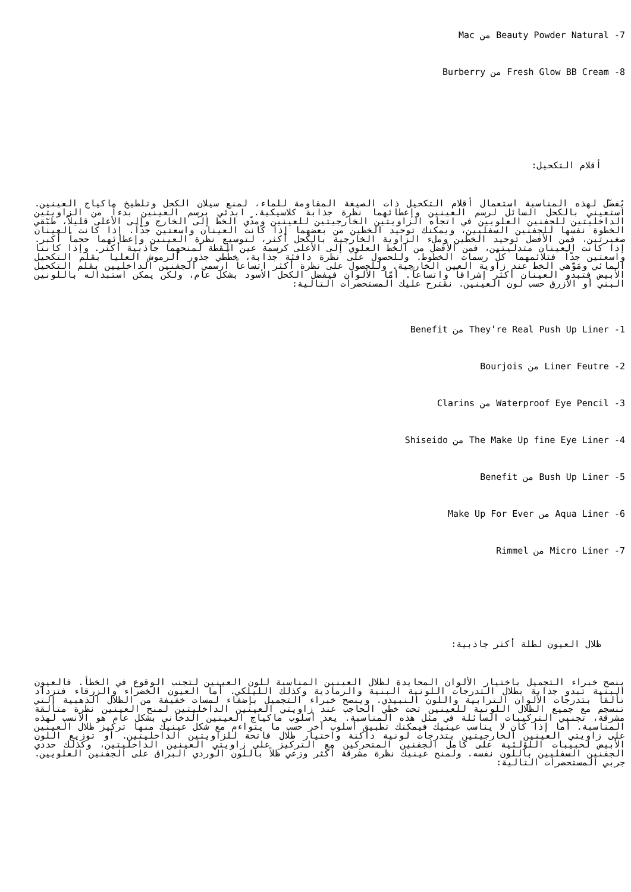7- Beauty Powder Natural من Mac
8- Fresh Glow BB Cream من Burberry
أقلام التكحيل:
يُفضّل لهذه المناسبة استعمال أقلام التكحيل ذات الصيغة المقاومة للماء، لمنع سيلان الكحل وتلطيخ ماكياج العينين. استعيني بالكحل السائل لرسم العينين وإعطائهما نظرة جذابة كلاسيكية. ابدئي برسم العينين بدءاً من الزاويتين الداخليتين للجفنين العلويين في اتجاه الزاويتين الخارجيتين للعينين ومدّي الخط إلى الخارج وإلى الأعلى قليلاً، طبّقي الخطوة نفسها للجفنين السفليين، ويمكنك توحيد الخطين من بعضهما إذا كانت العينان واسعتين جدّاً. إذا كانت العينان صغيرتين، فمن الأفضل توحيد الخطين وملء الزاوية الخارجية بالكحل أكثر، لتوسيع نظرة العينين وإعطائهما حجماً أكبر. إذا كانت العينان متدليتين، فمن الأفضل من الخط العلوي إلى الأعلى كرسمة عين القطة لمنحهما جاذبية أكثر. وإذا كانتا واسعتين جدّاً فتلائمهما كلّ رسمات الخطوط. وللحصول على نظرة دافئة جذابة، خطّطي جذور الرموش العليا بقلم التكحيل المائي ومَوّهي الخط عند زاوية العين الخارجية. وللحصول على نظرة أكثر اتساعاً ارسمي الجفنين الداخليين بقلم التكحيل الأبيض فتبدو العينان أكثر إشراقاً واتساعاً. أمّا الألوان فيفضل الكحل الأسود بشكل عام، ولكن يمكن استبداله باللونين البني أو الأزرق حسب لون العينين. نقترح عليك المستحضرات التالية:
1- They’re Real Push Up Liner من Benefit
2- Liner Feutre من Bourjois
3- Waterproof Eye Pencil من Clarins
4- The Make Up fine Eye Liner من Shiseido
5- Bush Up Liner من Benefit
6- Aqua Liner من Make Up For Ever
7- Micro Liner من Rimmel
ظلال العيون لطلة أكثر جاذبية:
ينصح خبراء التجميل باختيار الألوان المحايدة لظلال العينين المناسبة للون العينين لتجنب الوقوع في الخطأ. فالعيون البنية تبدو جذابة بظلال التدرجات اللونية البنية والرمادية وكذلك الليلكي. أما العيون الخضراء والزرقاء فتزداد تألقاً بتدرجات الألوان الترابية واللون النبيذي. وينصح خبراء التجميل بإضفاء لمسات خفيفة من الظلال الذهبية التي تنسجم مع جميع الظلال اللونية للعينين تحت خطي الحاجب عند زاويتي العينين الداخليتين لمنح العينين نظرة متألقة مشرقة، تجنبي التركيبات السائلة في مثل هذه المناسبة. يعد أسلوب ماكياج العينين الدخاني بشكل عام هو الأنسب لهذه المناسبة. أما إذا كان لا يناسب عينيك فيمكنك تطبيق أسلوب آخر حسب ما يتواءم مع شكل عينيك منها تركيز ظلال العينين على زاويتي العينين الخارجيتين بتدرجات لونية داكنة واختيار ظلال فاتحة للزاويتين الداخليتين. أو توزيع اللون الأبيض لحبيبات اللؤلئية على كامل الجفنين المتحركين مع التركيز على زاويتي العينين الداخليتين، وكذلك حددي الجفنين السفليين باللون نفسه. ولمنح عينيك نظرة مشرقة أكثر وزعي ظلاً باللون الوردي البراق على الجفنين العلويين. جربي المستحضرات التالية: